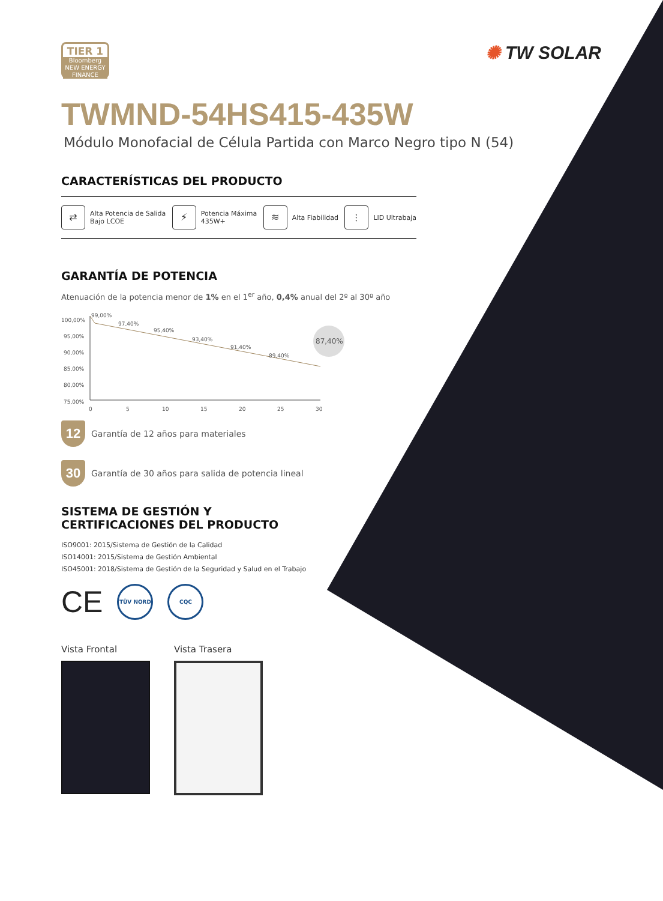TIER 1
Bloomberg
NEW ENERGY FINANCE
✺ TW SOLAR
TWMND-54HS415-435W
Módulo Monofacial de Célula Partida con Marco Negro tipo N (54)
CARACTERÍSTICAS DEL PRODUCTO
⇄
Alta Potencia de Salida
Bajo LCOE
⚡
Potencia Máxima
435W+
≋
Alta Fiabilidad
⫶
LID Ultrabaja
GARANTÍA DE POTENCIA
Atenuación de la potencia menor de 1% en el 1<sup>er</sup> año, 0,4% anual del 2º al 30º año
100,00%
95,00%
90,00%
85,00%
80,00%
75,00%
99,00%
97,40%
95,40%
93,40%
91,40%
89,40%
87,40%
0
5
10
15
20
25
30
12
Garantía de 12 años para materiales
30
Garantía de 30 años para salida de potencia lineal
SISTEMA DE GESTIÓN Y
CERTIFICACIONES DEL PRODUCTO
ISO9001: 2015/Sistema de Gestión de la Calidad
ISO14001: 2015/Sistema de Gestión Ambiental
ISO45001: 2018/Sistema de Gestión de la Seguridad y Salud en el Trabajo
CE
TÜV NORD CQC
Vista Frontal Vista Trasera